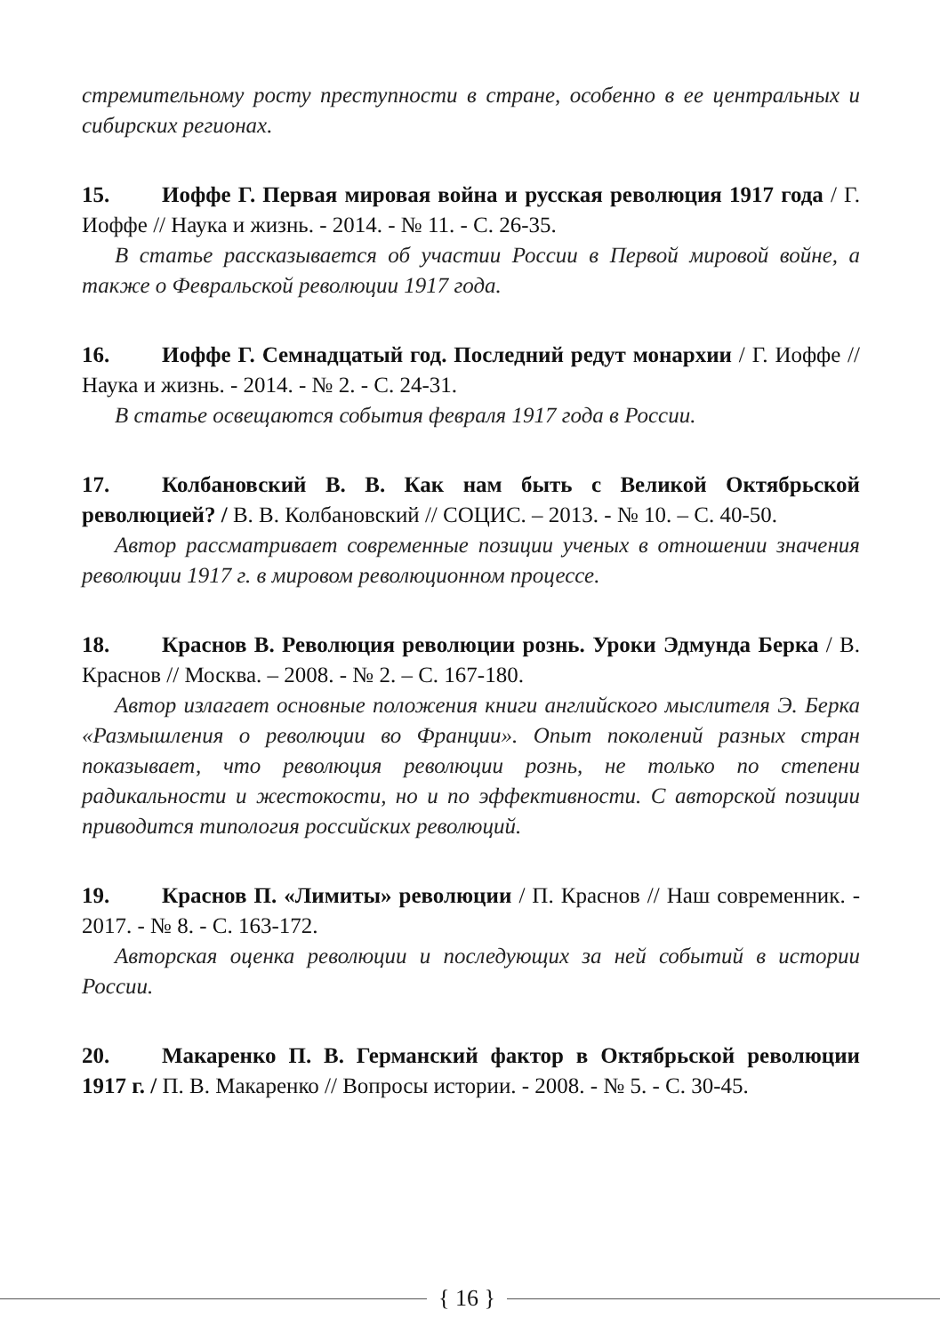стремительному росту преступности в стране, особенно в ее центральных и сибирских регионах.
15. Иоффе Г. Первая мировая война и русская революция 1917 года / Г. Иоффе // Наука и жизнь. - 2014. - № 11. - С. 26-35.
В статье рассказывается об участии России в Первой мировой войне, а также о Февральской революции 1917 года.
16. Иоффе Г. Семнадцатый год. Последний редут монархии / Г. Иоффе // Наука и жизнь. - 2014. - № 2. - С. 24-31.
В статье освещаются события февраля 1917 года в России.
17. Колбановский В. В. Как нам быть с Великой Октябрьской революцией? / В. В. Колбановский // СОЦИС. – 2013. - № 10. – С. 40-50.
Автор рассматривает современные позиции ученых в отношении значения революции 1917 г. в мировом революционном процессе.
18. Краснов В. Революция революции рознь. Уроки Эдмунда Берка / В. Краснов // Москва. – 2008. - № 2. – С. 167-180.
Автор излагает основные положения книги английского мыслителя Э. Берка «Размышления о революции во Франции». Опыт поколений разных стран показывает, что революция революции рознь, не только по степени радикальности и жестокости, но и по эффективности. С авторской позиции приводится типология российских революций.
19. Краснов П. «Лимиты» революции / П. Краснов // Наш современник. - 2017. - № 8. - С. 163-172.
Авторская оценка революции и последующих за ней событий в истории России.
20. Макаренко П. В. Германский фактор в Октябрьской революции 1917 г. / П. В. Макаренко // Вопросы истории. - 2008. - № 5. - С. 30-45.
{ 16 }